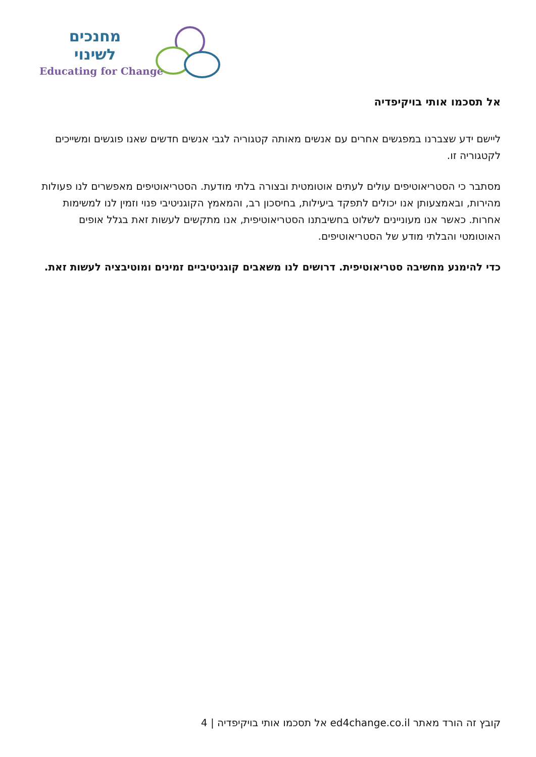מחנכים
לשינוי
Educating for Change
אל תסכמו אותי בויקיפדיה
ליישם ידע שצברנו במפגשים אחרים עם אנשים מאותה קטגוריה לגבי אנשים חדשים שאנו פוגשים ומשייכים לקטגוריה זו.
מסתבר כי הסטריאוטיפים עולים לעתים אוטומטית ובצורה בלתי מודעת. הסטריאוטיפים מאפשרים לנו פעולות מהירות, ובאמצעותן אנו יכולים לתפקד ביעילות, בחיסכון רב, והמאמץ הקוגניטיבי פנוי וזמין לנו למשימות אחרות. כאשר אנו מעוניינים לשלוט בחשיבתנו הסטריאוטיפית, אנו מתקשים לעשות זאת בגלל אופים האוטומטי והבלתי מודע של הסטריאוטיפים.
כדי להימנע מחשיבה סטריאוטיפית. דרושים לנו משאבים קוגניטיביים זמינים ומוטיבציה לעשות זאת.
קובץ זה הורד מאתר ed4change.co.il אל תסכמו אותי בויקיפדיה | 4